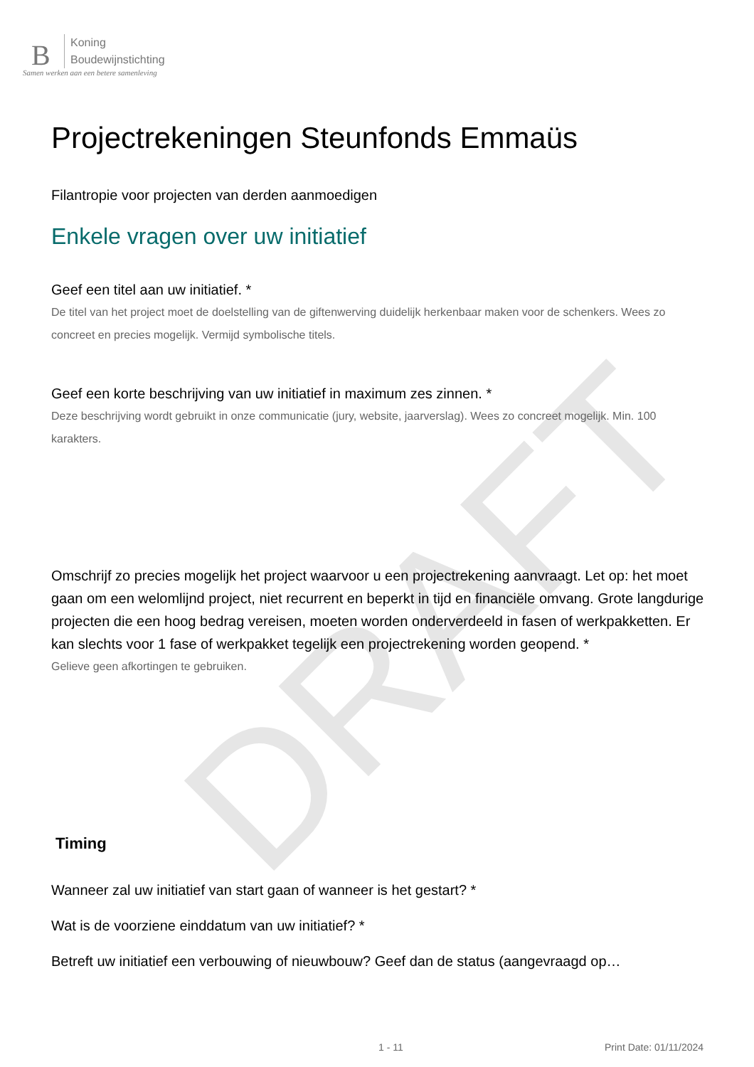B
Koning
Boudewijnstichting
Samen werken aan een betere samenleving
DRAFT
Projectrekeningen Steunfonds Emmaüs
Filantropie voor projecten van derden aanmoedigen
Enkele vragen over uw initiatief
Geef een titel aan uw initiatief. *
De titel van het project moet de doelstelling van de giftenwerving duidelijk herkenbaar maken voor de schenkers. Wees zo concreet en precies mogelijk. Vermijd symbolische titels.
Geef een korte beschrijving van uw initiatief in maximum zes zinnen. *
Deze beschrijving wordt gebruikt in onze communicatie (jury, website, jaarverslag). Wees zo concreet mogelijk. Min. 100 karakters.
Omschrijf zo precies mogelijk het project waarvoor u een projectrekening aanvraagt. Let op: het moet gaan om een welomlijnd project, niet recurrent en beperkt in tijd en financiële omvang. Grote langdurige projecten die een hoog bedrag vereisen, moeten worden onderverdeeld in fasen of werkpakketten. Er kan slechts voor 1 fase of werkpakket tegelijk een projectrekening worden geopend. *
Gelieve geen afkortingen te gebruiken.
Timing
Wanneer zal uw initiatief van start gaan of wanneer is het gestart? *
Wat is de voorziene einddatum van uw initiatief? *
Betreft uw initiatief een verbouwing of nieuwbouw? Geef dan de status (aangevraagd op…
1 - 11 Print Date: 01/11/2024